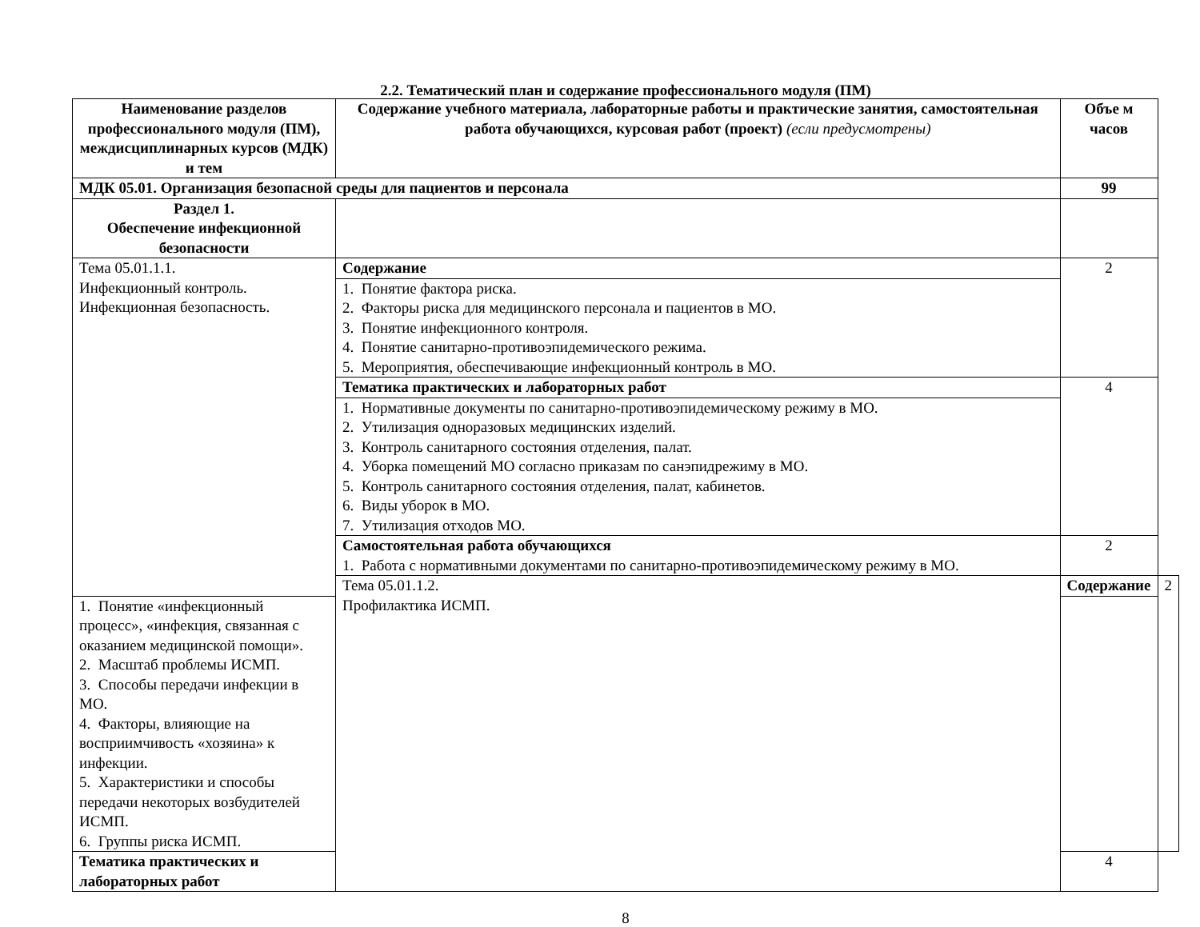2.2. Тематический план и содержание профессионального модуля (ПМ)
| Наименование разделов профессионального модуля (ПМ), междисциплинарных курсов (МДК) и тем | Содержание учебного материала, лабораторные работы и практические занятия, самостоятельная работа обучающихся, курсовая работ (проект) (если предусмотрены) | Объе м часов | |
| --- | --- | --- | --- |
| МДК 05.01. Организация безопасной среды для пациентов и персонала | | 99 | |
| Раздел 1. Обеспечение инфекционной безопасности | | | |
| Тема 05.01.1.1. Инфекционный контроль. Инфекционная безопасность. | Содержание | 2 | |
| | 1. Понятие фактора риска. 2. Факторы риска для медицинского персонала и пациентов в МО. 3. Понятие инфекционного контроля. 4. Понятие санитарно-противоэпидемического режима. 5. Мероприятия, обеспечивающие инфекционный контроль в МО. | | |
| | Тематика практических и лабораторных работ | 4 | |
| | 1. Нормативные документы по санитарно-противоэпидемическому режиму в МО. 2. Утилизация одноразовых медицинских изделий. 3. Контроль санитарного состояния отделения, палат. 4. Уборка помещений МО согласно приказам по санэпидрежиму в МО. 5. Контроль санитарного состояния отделения, палат, кабинетов. 6. Виды уборок в МО. 7. Утилизация отходов МО. | | |
| | Самостоятельная работа обучающихся 1. Работа с нормативными документами по санитарно-противоэпидемическому режиму в МО. | 2 | |
| | Тема 05.01.1.2. Профилактика ИСМП. | Содержание | 2 |
| 1. Понятие «инфекционный процесс», «инфекция, связанная с оказанием медицинской помощи». 2. Масштаб проблемы ИСМП. 3. Способы передачи инфекции в МО. 4. Факторы, влияющие на восприимчивость «хозяина» к инфекции. 5. Характеристики и способы передачи некоторых возбудителей ИСМП. 6. Группы риска ИСМП. | | | |
| Тематика практических и лабораторных работ | | 4 | |
8